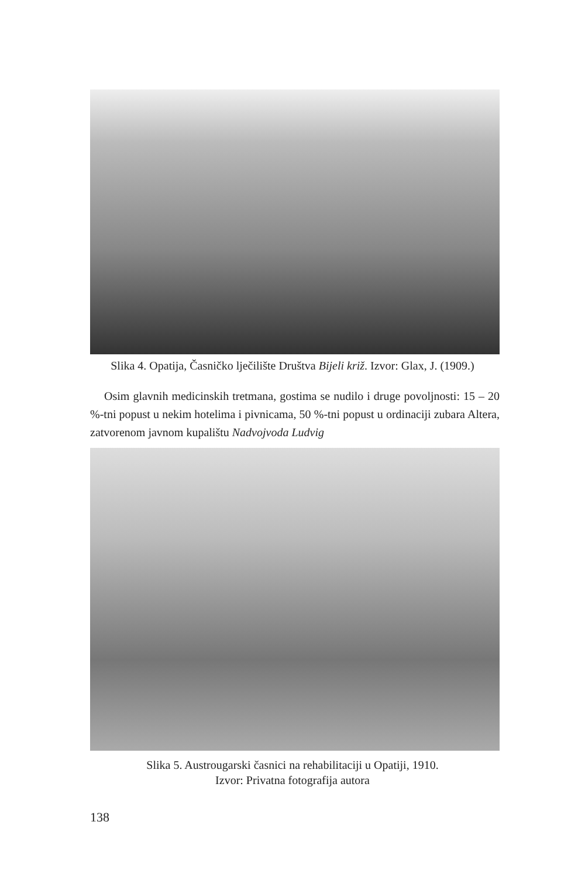Slika 4. Opatija, Časničko lječilište Društva Bijeli križ. Izvor: Glax, J. (1909.)
Osim glavnih medicinskih tretmana, gostima se nudilo i druge povoljnosti: 15 – 20 %-tni popust u nekim hotelima i pivnicama, 50 %-tni popust u ordinaciji zubara Altera, zatvorenom javnom kupalištu Nadvojvoda Ludvig
Slika 5. Austrougarski časnici na rehabilitaciji u Opatiji, 1910.
Izvor: Privatna fotografija autora
138